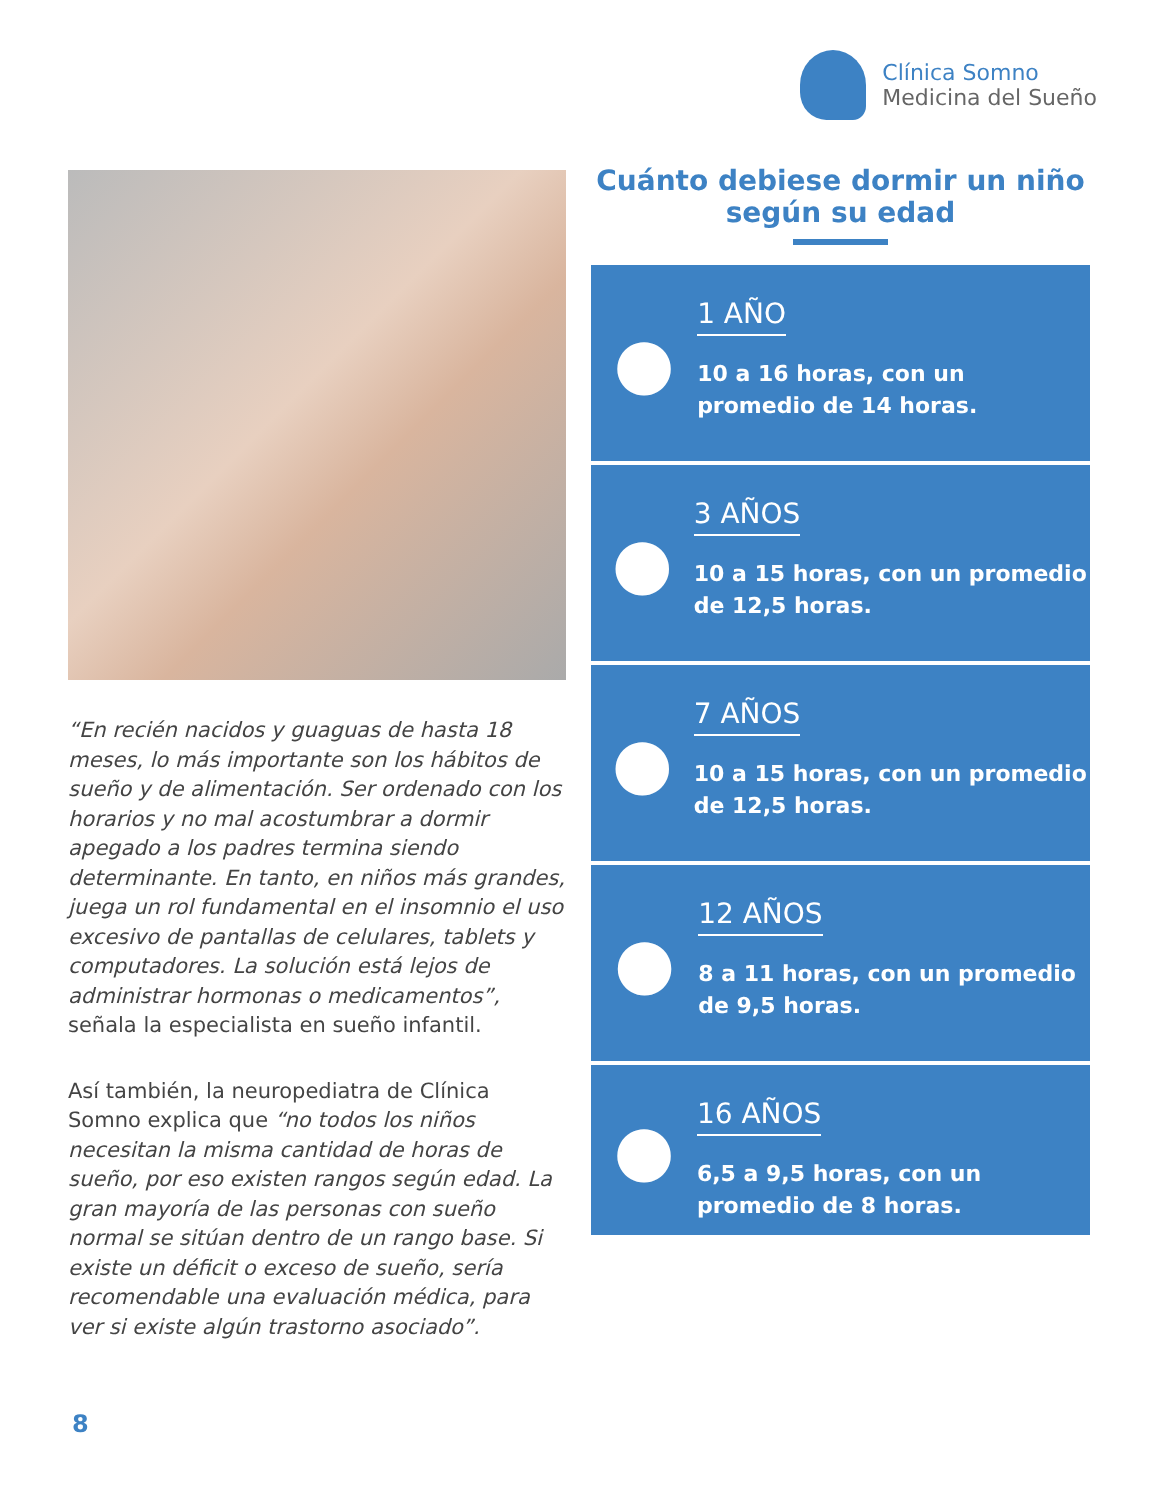Clínica Somno
Medicina del Sueño
“En recién nacidos y guaguas de hasta 18 meses, lo más importante son los hábitos de sueño y de alimentación. Ser ordenado con los horarios y no mal acostumbrar a dormir apegado a los padres termina siendo determinante. En tanto, en niños más grandes, juega un rol fundamental en el insomnio el uso excesivo de pantallas de celulares, tablets y computadores. La solución está lejos de administrar hormonas o medicamentos”, señala la especialista en sueño infantil.
Así también, la neuropediatra de Clínica Somno explica que “no todos los niños necesitan la misma cantidad de horas de sueño, por eso existen rangos según edad. La gran mayoría de las personas con sueño normal se sitúan dentro de un rango base. Si existe un déficit o exceso de sueño, sería recomendable una evaluación médica, para ver si existe algún trastorno asociado”.
Cuánto debiese dormir un niño según su edad
●
1 AÑO
10 a 16 horas, con un promedio de 14 horas.
●
3 AÑOS
10 a 15 horas, con un promedio de 12,5 horas.
●
7 AÑOS
10 a 15 horas, con un promedio de 12,5 horas.
●
12 AÑOS
8 a 11 horas, con un promedio de 9,5 horas.
●
16 AÑOS
6,5 a 9,5 horas, con un promedio de 8 horas.
8